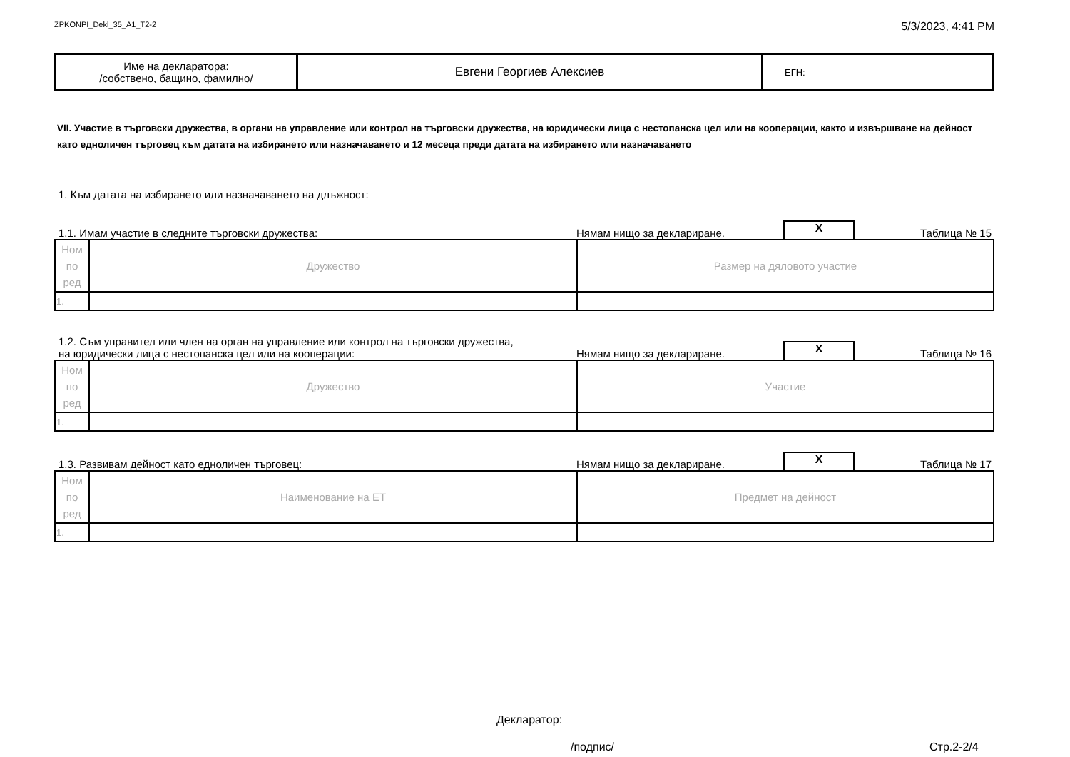ZPKONPI_Dekl_35_A1_T2-2 5/3/2023, 4:41 PM
| Име на декларатора: /собствено, бащино, фамилно/ | Евгени Георгиев Алексиев | ЕГН: |
VII. Участие в търговски дружества, в органи на управление или контрол на търговски дружества, на юридически лица с нестопанска цел или на кооперации, както и извършване на дейност като едноличен търговец към датата на избирането или назначаването и 12 месеца преди датата на избирането или назначаването
1. Към датата на избирането или назначаването на длъжност:
1.1. Имам участие в следните търговски дружества: Нямам нищо за деклариране. X Таблица № 15
| Ном по ред | Дружество | Размер на дяловото участие |
| 1. | | |
1.2. Съм управител или член на орган на управление или контрол на търговски дружества,
на юридически лица с нестопанска цел или на кооперации: Нямам нищо за деклариране. X Таблица № 16
| Ном по ред | Дружество | Участие |
| 1. | | |
1.3. Развивам дейност като едноличен търговец: Нямам нищо за деклариране. X Таблица № 17
| Ном по ред | Наименование на ЕТ | Предмет на дейност |
| 1. | | |
Декларатор:
/подпис/ Стр.2-2/4